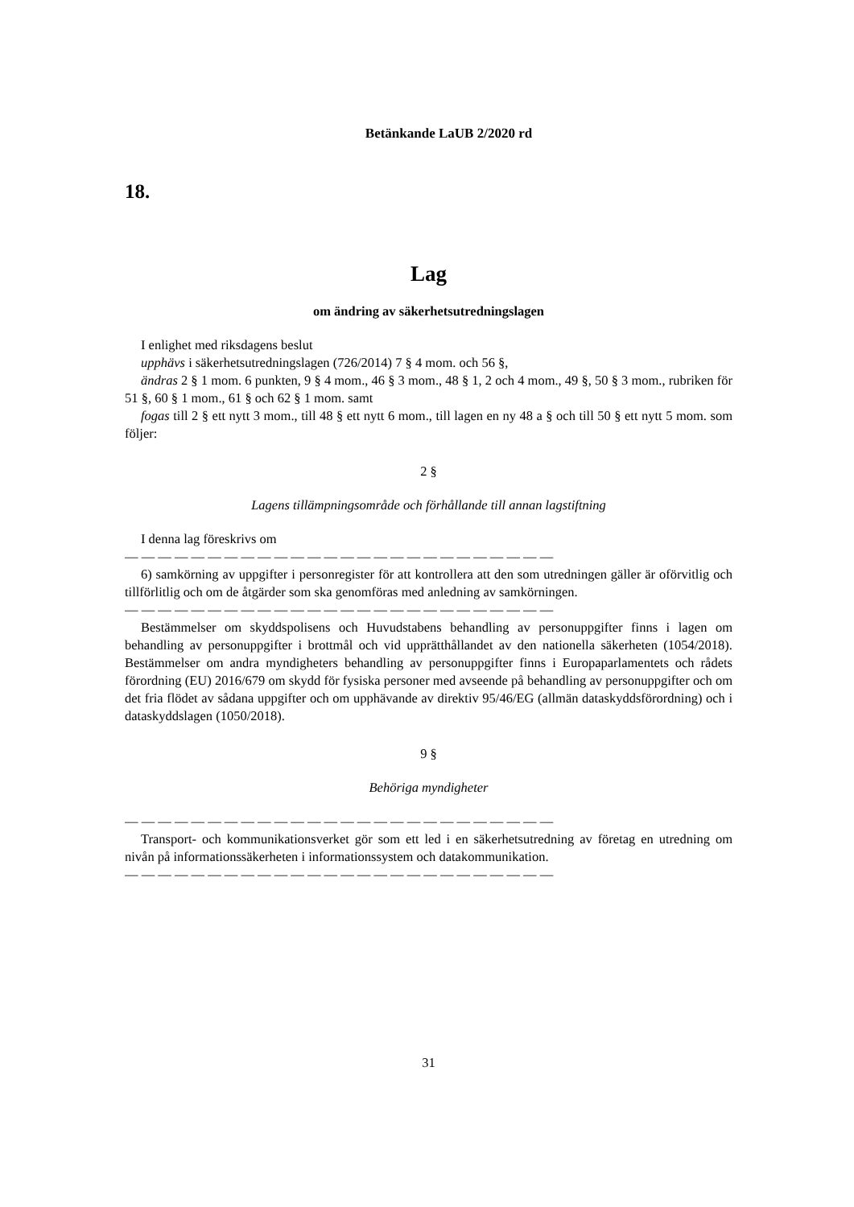Betänkande LaUB 2/2020 rd
18.
Lag
om ändring av säkerhetsutredningslagen
I enlighet med riksdagens beslut
upphävs i säkerhetsutredningslagen (726/2014) 7 § 4 mom. och 56 §,
ändras 2 § 1 mom. 6 punkten, 9 § 4 mom., 46 § 3 mom., 48 § 1, 2 och 4 mom., 49 §, 50 § 3 mom., rubriken för 51 §, 60 § 1 mom., 61 § och 62 § 1 mom. samt
fogas till 2 § ett nytt 3 mom., till 48 § ett nytt 6 mom., till lagen en ny 48 a § och till 50 § ett nytt 5 mom. som följer:
2 §
Lagens tillämpningsområde och förhållande till annan lagstiftning
I denna lag föreskrivs om
— — — — — — — — — — — — — — — — — — — — — — — — — —
6) samkörning av uppgifter i personregister för att kontrollera att den som utredningen gäller är oförvitlig och tillförlitlig och om de åtgärder som ska genomföras med anledning av samkörningen.
— — — — — — — — — — — — — — — — — — — — — — — — — —
Bestämmelser om skyddspolisens och Huvudstabens behandling av personuppgifter finns i lagen om behandling av personuppgifter i brottmål och vid upprätthållandet av den nationella säkerheten (1054/2018). Bestämmelser om andra myndigheters behandling av personuppgifter finns i Europaparlamentets och rådets förordning (EU) 2016/679 om skydd för fysiska personer med avseende på behandling av personuppgifter och om det fria flödet av sådana uppgifter och om upphävande av direktiv 95/46/EG (allmän dataskyddsförordning) och i dataskyddslagen (1050/2018).
9 §
Behöriga myndigheter
— — — — — — — — — — — — — — — — — — — — — — — — — —
Transport- och kommunikationsverket gör som ett led i en säkerhetsutredning av företag en utredning om nivån på informationssäkerheten i informationssystem och datakommunikation.
— — — — — — — — — — — — — — — — — — — — — — — — — —
31